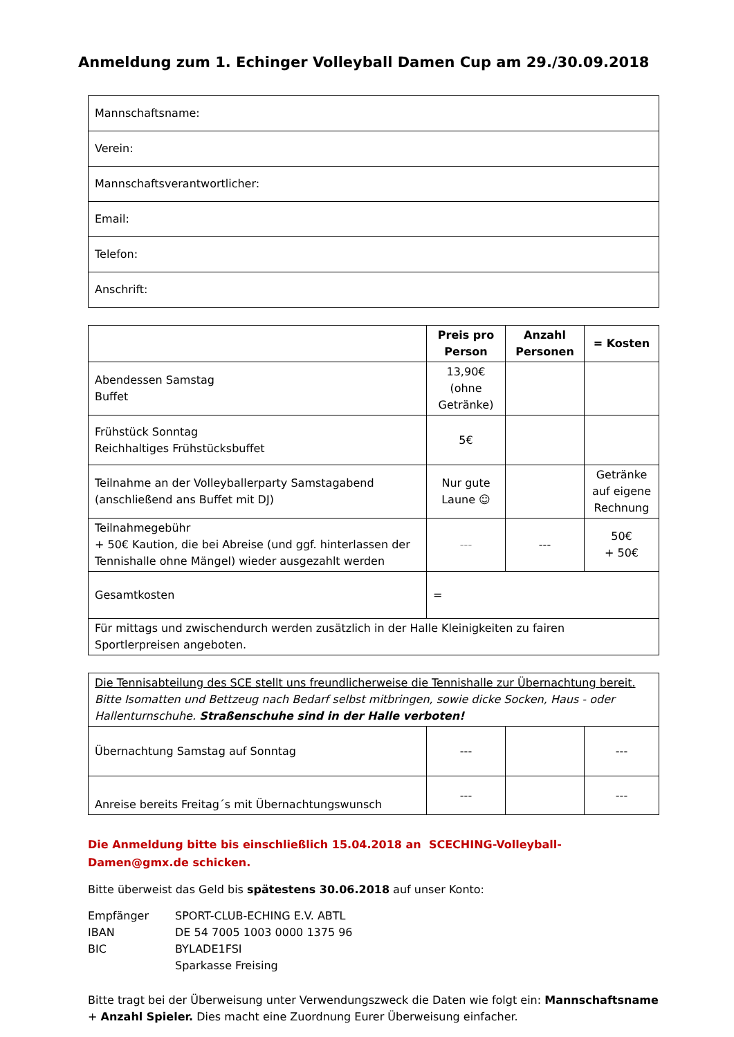Anmeldung zum 1. Echinger Volleyball Damen Cup am 29./30.09.2018
| Mannschaftsname: |
| Verein: |
| Mannschaftsverantwortlicher: |
| Email: |
| Telefon: |
| Anschrift: |
| | Preis pro Person | Anzahl Personen | = Kosten |
| --- | --- | --- | --- |
| Abendessen Samstag Buffet | 13,90€ (ohne Getränke) | | |
| Frühstück Sonntag Reichhaltiges Frühstücksbuffet | 5€ | | |
| Teilnahme an der Volleyballerparty Samstagabend (anschließend ans Buffet mit DJ) | Nur gute Laune ☺ | | Getränke auf eigene Rechnung |
| Teilnahmegebühr + 50€ Kaution, die bei Abreise (und ggf. hinterlassen der Tennishalle ohne Mängel) wieder ausgezahlt werden | --- | --- | 50€ + 50€ |
| Gesamtkosten | = | | |
| Für mittags und zwischendurch werden zusätzlich in der Halle Kleinigkeiten zu fairen Sportlerpreisen angeboten. | | | |
| Die Tennisabteilung des SCE stellt uns freundlicherweise die Tennishalle zur Übernachtung bereit. Bitte Isomatten und Bettzeug nach Bedarf selbst mitbringen, sowie dicke Socken, Haus - oder Hallenturnschuhe. Straßenschuhe sind in der Halle verboten! | | | |
| Übernachtung Samstag auf Sonntag | --- | | --- |
| Anreise bereits Freitag´s mit Übernachtungswunsch | --- | | --- |
Die Anmeldung bitte bis einschließlich 15.04.2018 an SCECHING-Volleyball-Damen@gmx.de schicken.
Bitte überweist das Geld bis spätestens 30.06.2018 auf unser Konto:
| Empfänger | SPORT-CLUB-ECHING E.V. ABTL |
| IBAN | DE 54 7005 1003 0000 1375 96 |
| BIC | BYLADE1FSI |
| | Sparkasse Freising |
Bitte tragt bei der Überweisung unter Verwendungszweck die Daten wie folgt ein: Mannschaftsname + Anzahl Spieler. Dies macht eine Zuordnung Eurer Überweisung einfacher.